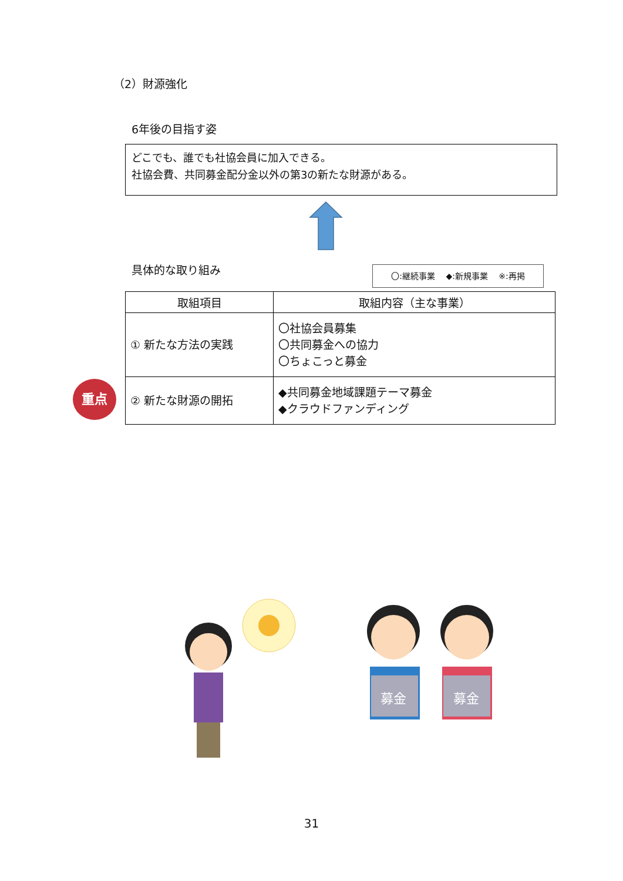（2）財源強化
6年後の目指す姿
どこでも、誰でも社協会員に加入できる。
社協会費、共同募金配分金以外の第3の新たな財源がある。
具体的な取り組み 〇:継続事業　 ◆:新規事業　 ※:再掲
| 取組項目 | 取組内容（主な事業） |
| --- | --- |
| ① 新たな方法の実践 | 〇社協会員募集 〇共同募金への協力 〇ちょこっと募金 |
| ② 新たな財源の開拓 | ◆共同募金地域課題テーマ募金 ◆クラウドファンディング |
重点
募金
募金
31